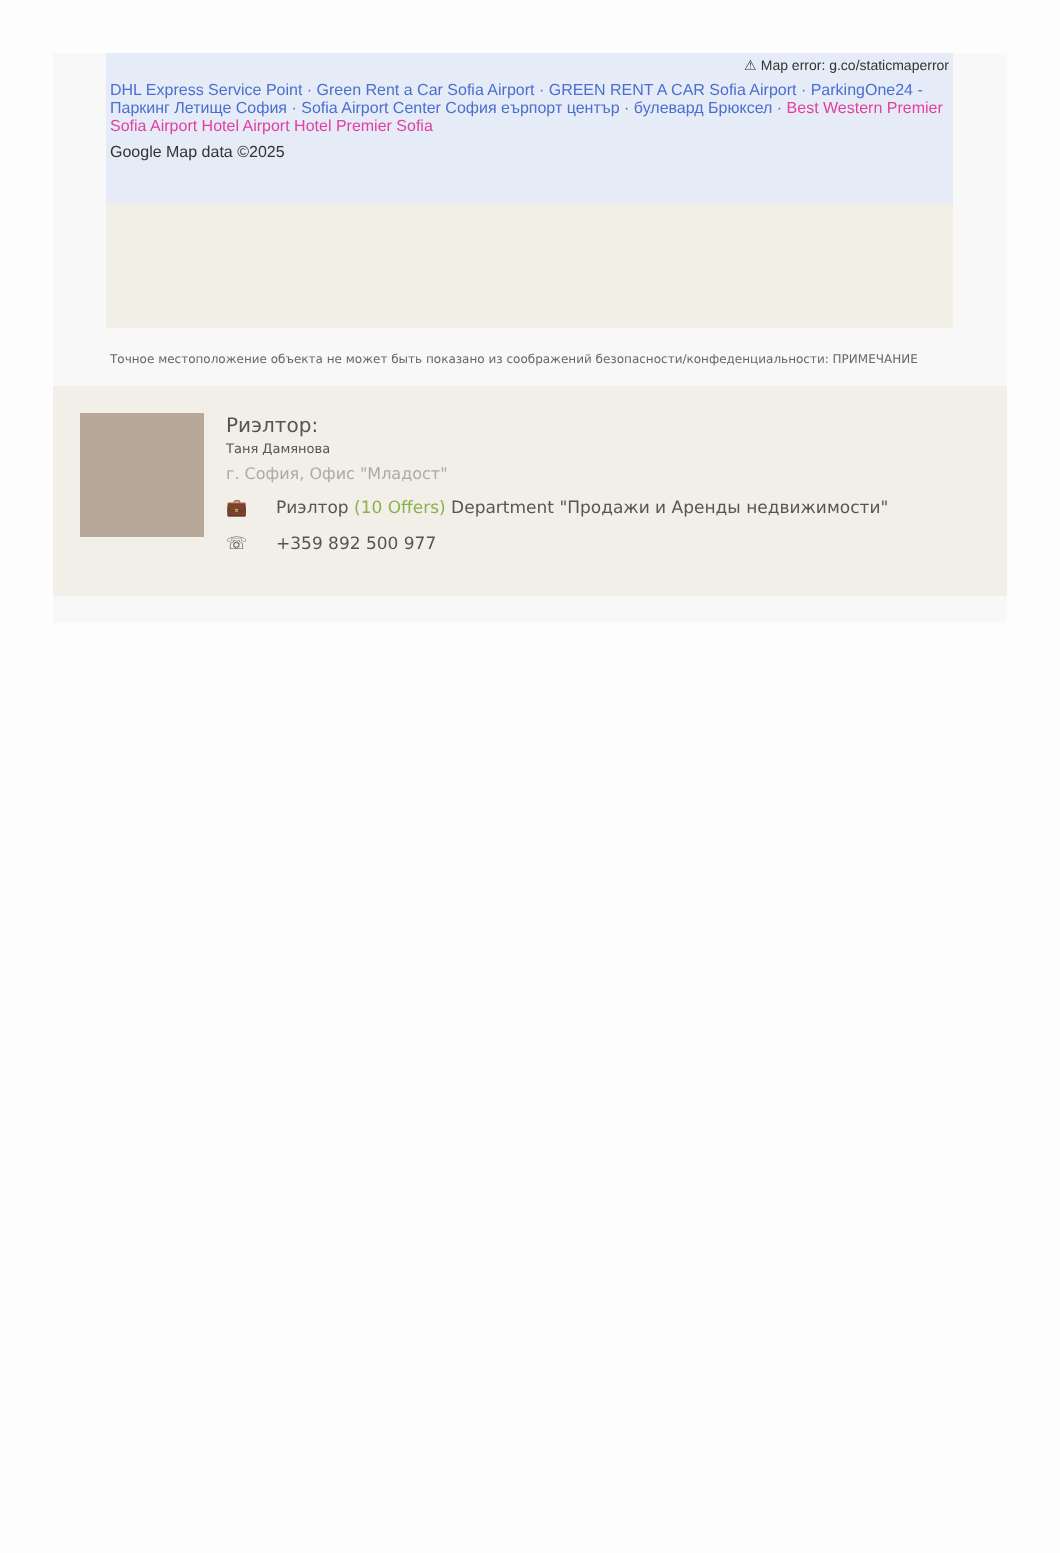⚠ Map error: g.co/staticmaperror
DHL Express Service Point · Green Rent a Car Sofia Airport · GREEN RENT A CAR Sofia Airport · ParkingOne24 - Паркинг Летище София · Sofia Airport Center София еърпорт център · булевард Брюксел · Best Western Premier Sofia Airport Hotel Airport Hotel Premier Sofia
Google Map data ©2025
Точное местоположение объекта не может быть показано из соображений безопасности/конфеденциальности: ПРИМЕЧАНИЕ
Риэлтор:
Таня Дамянова
г. София, Офис "Младост"
💼 Риэлтор (10 Offers) Department "Продажи и Аренды недвижимости"
☏ +359 892 500 977